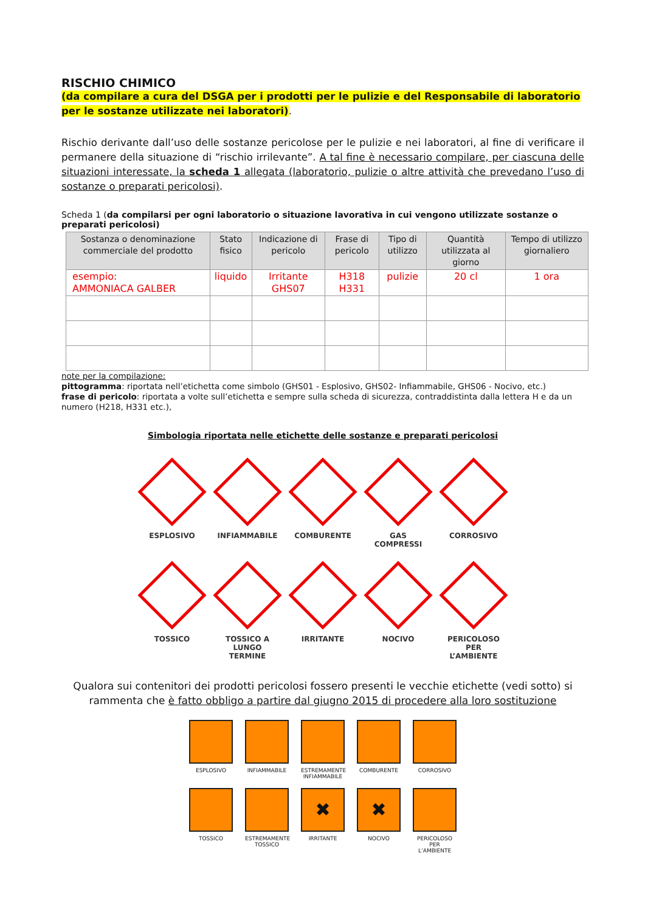RISCHIO CHIMICO
(da compilare a cura del DSGA per i prodotti per le pulizie e del Responsabile di laboratorio per le sostanze utilizzate nei laboratori).
Rischio derivante dall’uso delle sostanze pericolose per le pulizie e nei laboratori, al fine di verificare il permanere della situazione di “rischio irrilevante”. A tal fine è necessario compilare, per ciascuna delle situazioni interessate, la scheda 1 allegata (laboratorio, pulizie o altre attività che prevedano l’uso di sostanze o preparati pericolosi).
Scheda 1 (da compilarsi per ogni laboratorio o situazione lavorativa in cui vengono utilizzate sostanze o preparati pericolosi)
| Sostanza o denominazione commerciale del prodotto | Stato fisico | Indicazione di pericolo | Frase di pericolo | Tipo di utilizzo | Quantità utilizzata al giorno | Tempo di utilizzo giornaliero |
| --- | --- | --- | --- | --- | --- | --- |
| esempio: AMMONIACA GALBER | liquido | Irritante GHS07 | H318 H331 | pulizie | 20 cl | 1 ora |
note per la compilazione:
pittogramma: riportata nell’etichetta come simbolo (GHS01 - Esplosivo, GHS02- Infiammabile, GHS06 - Nocivo, etc.)
frase di pericolo: riportata a volte sull’etichetta e sempre sulla scheda di sicurezza, contraddistinta dalla lettera H e da un numero (H218, H331 etc.),
Simbologia riportata nelle etichette delle sostanze e preparati pericolosi
ESPLOSIVO INFIAMMABILE COMBURENTE GAS COMPRESSI CORROSIVO
TOSSICO TOSSICO A LUNGO TERMINE
IRRITANTE NOCIVO PERICOLOSO PER L’AMBIENTE
Qualora sui contenitori dei prodotti pericolosi fossero presenti le vecchie etichette (vedi sotto) si rammenta che è fatto obbligo a partire dal giugno 2015 di procedere alla loro sostituzione
ESPLOSIVO INFIAMMABILE ESTREMAMENTE INFIAMMABILE
COMBURENTE CORROSIVO
TOSSICO ESTREMAMENTE TOSSICO
✖
IRRITANTE
✖
NOCIVO
PERICOLOSO PER L’AMBIENTE